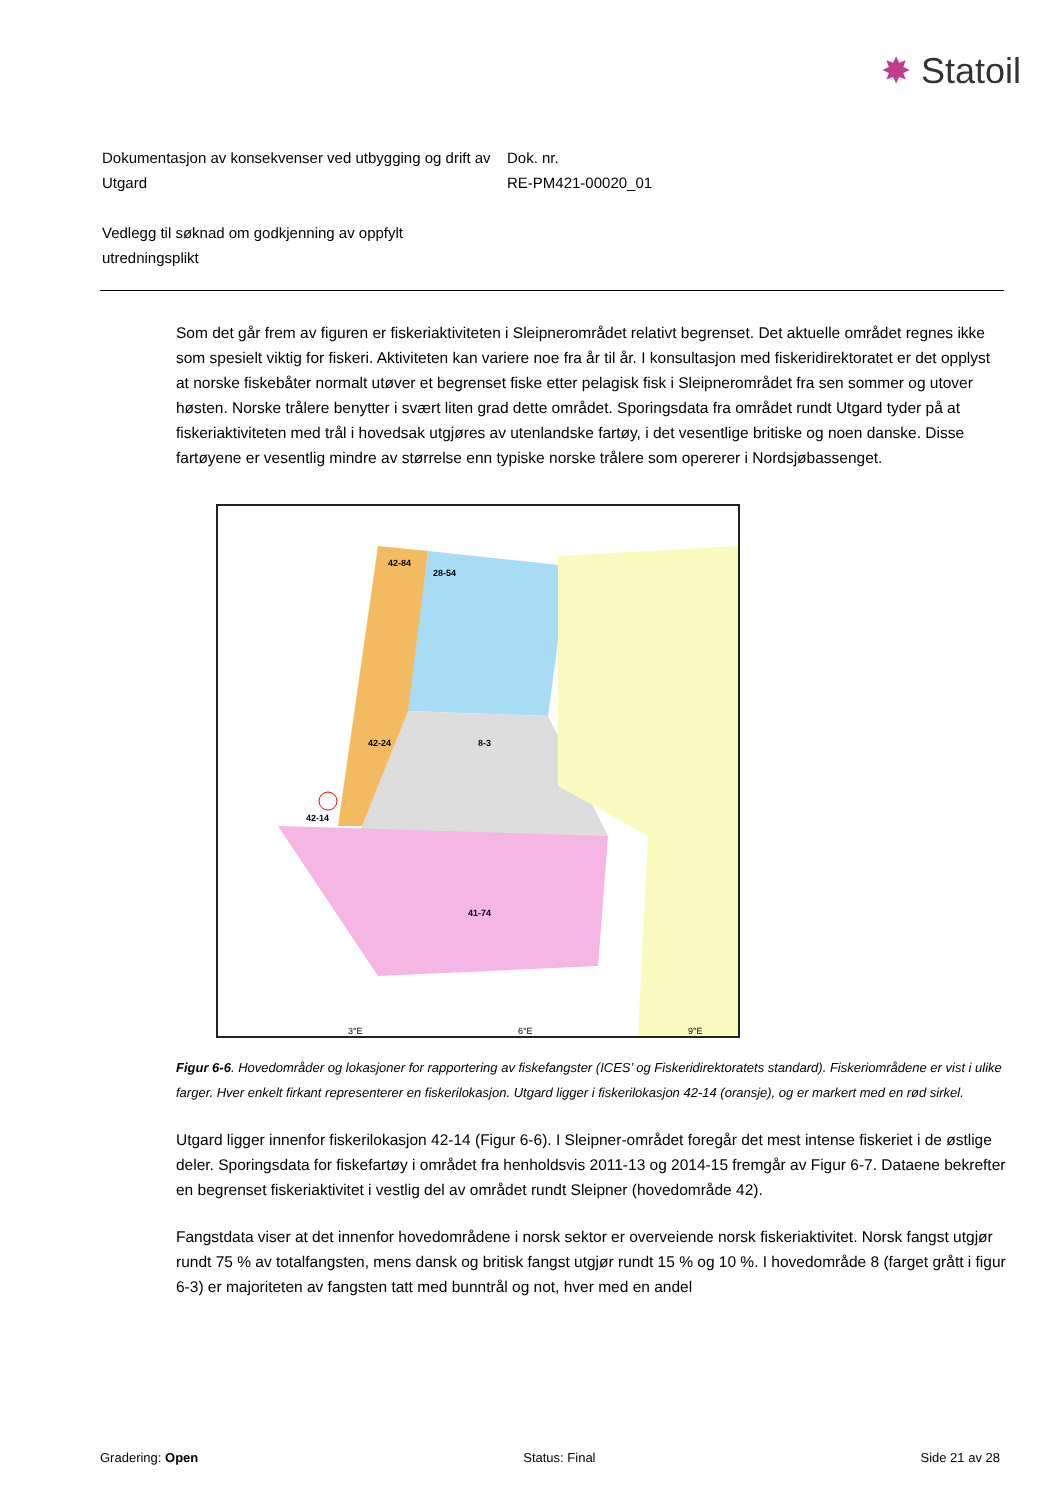✸ Statoil
Dokumentasjon av konsekvenser ved utbygging og drift av Utgard
Dok. nr.
RE-PM421-00020_01
Vedlegg til søknad om godkjenning av oppfylt utredningsplikt
Som det går frem av figuren er fiskeriaktiviteten i Sleipnerområdet relativt begrenset. Det aktuelle området regnes ikke som spesielt viktig for fiskeri. Aktiviteten kan variere noe fra år til år. I konsultasjon med fiskeridirektoratet er det opplyst at norske fiskebåter normalt utøver et begrenset fiske etter pelagisk fisk i Sleipnerområdet fra sen sommer og utover høsten. Norske trålere benytter i svært liten grad dette området. Sporingsdata fra området rundt Utgard tyder på at fiskeriaktiviteten med trål i hovedsak utgjøres av utenlandske fartøy, i det vesentlige britiske og noen danske. Disse fartøyene er vesentlig mindre av størrelse enn typiske norske trålere som opererer i Nordsjøbassenget.
42-84
28-54
42-24
42-14
8-3
41-74
3°E
6°E
9°E
Figur 6-6. Hovedområder og lokasjoner for rapportering av fiskefangster (ICES’ og Fiskeridirektoratets standard). Fiskeriområdene er vist i ulike farger. Hver enkelt firkant representerer en fiskerilokasjon. Utgard ligger i fiskerilokasjon 42-14 (oransje), og er markert med en rød sirkel.
Utgard ligger innenfor fiskerilokasjon 42-14 (Figur 6-6). I Sleipner-området foregår det mest intense fiskeriet i de østlige deler. Sporingsdata for fiskefartøy i området fra henholdsvis 2011-13 og 2014-15 fremgår av Figur 6-7. Dataene bekrefter en begrenset fiskeriaktivitet i vestlig del av området rundt Sleipner (hovedområde 42).
Fangstdata viser at det innenfor hovedområdene i norsk sektor er overveiende norsk fiskeriaktivitet. Norsk fangst utgjør rundt 75 % av totalfangsten, mens dansk og britisk fangst utgjør rundt 15 % og 10 %. I hovedområde 8 (farget grått i figur 6-3) er majoriteten av fangsten tatt med bunntrål og not, hver med en andel
Gradering: Open Status: Final Side 21 av 28